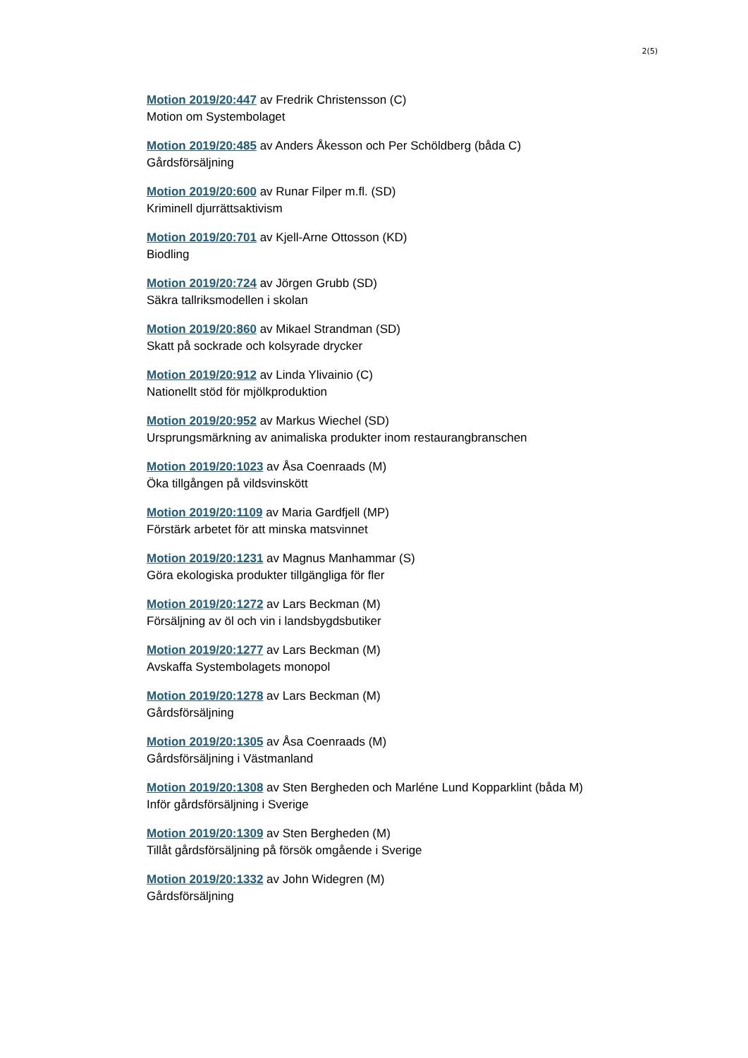2(5)
Motion 2019/20:447 av Fredrik Christensson (C)
Motion om Systembolaget
Motion 2019/20:485 av Anders Åkesson och Per Schöldberg (båda C)
Gårdsförsäljning
Motion 2019/20:600 av Runar Filper m.fl. (SD)
Kriminell djurrättsaktivism
Motion 2019/20:701 av Kjell-Arne Ottosson (KD)
Biodling
Motion 2019/20:724 av Jörgen Grubb (SD)
Säkra tallriksmodellen i skolan
Motion 2019/20:860 av Mikael Strandman (SD)
Skatt på sockrade och kolsyrade drycker
Motion 2019/20:912 av Linda Ylivainio (C)
Nationellt stöd för mjölkproduktion
Motion 2019/20:952 av Markus Wiechel (SD)
Ursprungsmärkning av animaliska produkter inom restaurangbranschen
Motion 2019/20:1023 av Åsa Coenraads (M)
Öka tillgången på vildsvinskött
Motion 2019/20:1109 av Maria Gardfjell (MP)
Förstärk arbetet för att minska matsvinnet
Motion 2019/20:1231 av Magnus Manhammar (S)
Göra ekologiska produkter tillgängliga för fler
Motion 2019/20:1272 av Lars Beckman (M)
Försäljning av öl och vin i landsbygdsbutiker
Motion 2019/20:1277 av Lars Beckman (M)
Avskaffa Systembolagets monopol
Motion 2019/20:1278 av Lars Beckman (M)
Gårdsförsäljning
Motion 2019/20:1305 av Åsa Coenraads (M)
Gårdsförsäljning i Västmanland
Motion 2019/20:1308 av Sten Bergheden och Marléne Lund Kopparklint (båda M)
Inför gårdsförsäljning i Sverige
Motion 2019/20:1309 av Sten Bergheden (M)
Tillåt gårdsförsäljning på försök omgående i Sverige
Motion 2019/20:1332 av John Widegren (M)
Gårdsförsäljning